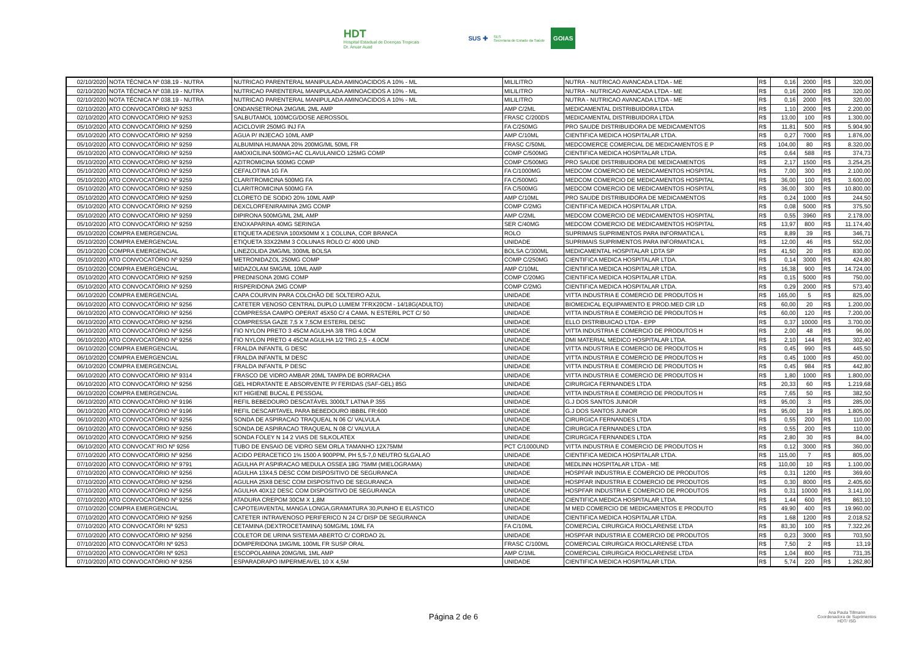HDT
Hospital Estadual de Doenças Tropicais
Dr. Anuar Auad
SUS ✚ SES
Secretaria de Estado da Saúde GOIAS
| 02/10/2020 | NOTA TÉCNICA Nº 038.19 - NUTRA | NUTRICAO PARENTERAL MANIPULADA AMINOACIDOS A 10% - ML | MILILITRO | NUTRA - NUTRICAO AVANCADA LTDA - ME | R$ | 0,16 | 2000 | R$ | 320,00 |
| 02/10/2020 | NOTA TÉCNICA Nº 038.19 - NUTRA | NUTRICAO PARENTERAL MANIPULADA AMINOACIDOS A 10% - ML | MILILITRO | NUTRA - NUTRICAO AVANCADA LTDA - ME | R$ | 0,16 | 2000 | R$ | 320,00 |
| 02/10/2020 | NOTA TÉCNICA Nº 038.19 - NUTRA | NUTRICAO PARENTERAL MANIPULADA AMINOACIDOS A 10% - ML | MILILITRO | NUTRA - NUTRICAO AVANCADA LTDA - ME | R$ | 0,16 | 2000 | R$ | 320,00 |
| 02/10/2020 | ATO CONVOCATÓRIO Nº 9253 | ONDANSETRONA 2MG/ML 2ML AMP | AMP C/2ML | MEDICAMENTAL DISTRIBUIDORA LTDA | R$ | 1,10 | 2000 | R$ | 2.200,00 |
| 02/10/2020 | ATO CONVOCATÓRIO Nº 9253 | SALBUTAMOL 100MCG/DOSE AEROSSOL | FRASC C/200DS | MEDICAMENTAL DISTRIBUIDORA LTDA | R$ | 13,00 | 100 | R$ | 1.300,00 |
| 05/10/2020 | ATO CONVOCATÓRIO Nº 9259 | ACICLOVIR 250MG INJ FA | FA C/250MG | PRO SAUDE DISTRIBUIDORA DE MEDICAMENTOS | R$ | 11,81 | 500 | R$ | 5.904,90 |
| 05/10/2020 | ATO CONVOCATÓRIO Nº 9259 | AGUA P/ INJECAO 10ML AMP | AMP C/10ML | CIENTIFICA MEDICA HOSPITALAR LTDA. | R$ | 0,27 | 7000 | R$ | 1.876,00 |
| 05/10/2020 | ATO CONVOCATÓRIO Nº 9259 | ALBUMINA HUMANA 20% 200MG/ML 50ML FR | FRASC C/50ML | MEDCOMERCE COMERCIAL DE MEDICAMENTOS E P | R$ | 104,00 | 80 | R$ | 8.320,00 |
| 05/10/2020 | ATO CONVOCATÓRIO Nº 9259 | AMOXICILINA 500MG+AC CLAVULANICO 125MG COMP | COMP C/500MG | CIENTIFICA MEDICA HOSPITALAR LTDA. | R$ | 0,64 | 588 | R$ | 374,73 |
| 05/10/2020 | ATO CONVOCATÓRIO Nº 9259 | AZITROMICINA 500MG COMP | COMP C/500MG | PRO SAUDE DISTRIBUIDORA DE MEDICAMENTOS | R$ | 2,17 | 1500 | R$ | 3.254,25 |
| 05/10/2020 | ATO CONVOCATÓRIO Nº 9259 | CEFALOTINA 1G FA | FA C/1000MG | MEDCOM COMERCIO DE MEDICAMENTOS HOSPITAL | R$ | 7,00 | 300 | R$ | 2.100,00 |
| 05/10/2020 | ATO CONVOCATÓRIO Nº 9259 | CLARITROMICINA 500MG FA | FA C/500MG | MEDCOM COMERCIO DE MEDICAMENTOS HOSPITAL | R$ | 36,00 | 100 | R$ | 3.600,00 |
| 05/10/2020 | ATO CONVOCATÓRIO Nº 9259 | CLARITROMICINA 500MG FA | FA C/500MG | MEDCOM COMERCIO DE MEDICAMENTOS HOSPITAL | R$ | 36,00 | 300 | R$ | 10.800,00 |
| 05/10/2020 | ATO CONVOCATÓRIO Nº 9259 | CLORETO DE SODIO 20% 10ML AMP | AMP C/10ML | PRO SAUDE DISTRIBUIDORA DE MEDICAMENTOS | R$ | 0,24 | 1000 | R$ | 244,50 |
| 05/10/2020 | ATO CONVOCATÓRIO Nº 9259 | DEXCLORFENIRAMINA 2MG COMP | COMP C/2MG | CIENTIFICA MEDICA HOSPITALAR LTDA. | R$ | 0,08 | 5000 | R$ | 375,50 |
| 05/10/2020 | ATO CONVOCATÓRIO Nº 9259 | DIPIRONA 500MG/ML 2ML AMP | AMP C/2ML | MEDCOM COMERCIO DE MEDICAMENTOS HOSPITAL | R$ | 0,55 | 3960 | R$ | 2.178,00 |
| 05/10/2020 | ATO CONVOCATÓRIO Nº 9259 | ENOXAPARINA 40MG SERINGA | SER C/40MG | MEDCOM COMERCIO DE MEDICAMENTOS HOSPITAL | R$ | 13,97 | 800 | R$ | 11.174,40 |
| 05/10/2020 | COMPRA EMERGENCIAL | ETIQUETA ADESIVA 100X50MM X 1 COLUNA, COR BRANCA | ROLO | SUPRIMAIS SUPRIMENTOS PARA INFORMATICA L | R$ | 8,89 | 39 | R$ | 346,71 |
| 05/10/2020 | COMPRA EMERGENCIAL | ETIQUETA 33X22MM 3 COLUNAS ROLO C/ 4000 UND | UNIDADE | SUPRIMAIS SUPRIMENTOS PARA INFORMATICA L | R$ | 12,00 | 46 | R$ | 552,00 |
| 05/10/2020 | COMPRA EMERGENCIAL | LINEZOLIDA 2MG/ML 300ML BOLSA | BOLSA C/300ML | MEDICAMENTAL HOSPITALAR LDTA SP | R$ | 41,50 | 20 | R$ | 830,00 |
| 05/10/2020 | ATO CONVOCATÓRIO Nº 9259 | METRONIDAZOL 250MG COMP | COMP C/250MG | CIENTIFICA MEDICA HOSPITALAR LTDA. | R$ | 0,14 | 3000 | R$ | 424,80 |
| 05/10/2020 | COMPRA EMERGENCIAL | MIDAZOLAM 5MG/ML 10ML AMP | AMP C/10ML | CIENTIFICA MEDICA HOSPITALAR LTDA. | R$ | 16,38 | 900 | R$ | 14.724,00 |
| 05/10/2020 | ATO CONVOCATÓRIO Nº 9259 | PREDNISONA 20MG COMP | COMP C/20MG | CIENTIFICA MEDICA HOSPITALAR LTDA. | R$ | 0,15 | 5000 | R$ | 750,00 |
| 05/10/2020 | ATO CONVOCATÓRIO Nº 9259 | RISPERIDONA 2MG COMP | COMP C/2MG | CIENTIFICA MEDICA HOSPITALAR LTDA. | R$ | 0,29 | 2000 | R$ | 573,40 |
| 06/10/2020 | COMPRA EMERGENCIAL | CAPA COURVIN PARA COLCHÃO DE SOLTEIRO AZUL | UNIDADE | VITTA INDUSTRIA E COMERCIO DE PRODUTOS H | R$ | 165,00 | 5 | R$ | 825,00 |
| 06/10/2020 | ATO CONVOCATÓRIO Nº 9256 | CATETER VENOSO CENTRAL DUPLO LUMEM 7FRX20CM - 14/18G(ADULTO) | UNIDADE | BIOMEDICAL EQUIPAMENTO E PROD.MED CIR LD | R$ | 60,00 | 20 | R$ | 1.200,00 |
| 06/10/2020 | ATO CONVOCATÓRIO Nº 9256 | COMPRESSA CAMPO OPERAT 45X50 C/ 4 CAMA. N ESTERIL PCT C/ 50 | UNIDADE | VITTA INDUSTRIA E COMERCIO DE PRODUTOS H | R$ | 60,00 | 120 | R$ | 7.200,00 |
| 06/10/2020 | ATO CONVOCATÓRIO Nº 9256 | COMPRESSA GAZE 7,5 X 7,5CM ESTERIL DESC | UNIDADE | ELLO DISTRIBUICAO LTDA - EPP | R$ | 0,37 | 10000 | R$ | 3.700,00 |
| 06/10/2020 | ATO CONVOCATÓRIO Nº 9256 | FIO NYLON PRETO 3 45CM AGULHA 3/8 TRG 4.0CM | UNIDADE | VITTA INDUSTRIA E COMERCIO DE PRODUTOS H | R$ | 2,00 | 48 | R$ | 96,00 |
| 06/10/2020 | ATO CONVOCATÓRIO Nº 9256 | FIO NYLON PRETO 4 45CM AGULHA 1/2 TRG 2,5 - 4.0CM | UNIDADE | DMI MATERIAL MEDICO HOSPITALAR LTDA. | R$ | 2,10 | 144 | R$ | 302,40 |
| 06/10/2020 | COMPRA EMERGENCIAL | FRALDA INFANTIL G DESC | UNIDADE | VITTA INDUSTRIA E COMERCIO DE PRODUTOS H | R$ | 0,45 | 990 | R$ | 445,50 |
| 06/10/2020 | COMPRA EMERGENCIAL | FRALDA INFANTIL M DESC | UNIDADE | VITTA INDUSTRIA E COMERCIO DE PRODUTOS H | R$ | 0,45 | 1000 | R$ | 450,00 |
| 06/10/2020 | COMPRA EMERGENCIAL | FRALDA INFANTIL P DESC | UNIDADE | VITTA INDUSTRIA E COMERCIO DE PRODUTOS H | R$ | 0,45 | 984 | R$ | 442,80 |
| 06/10/2020 | ATO CONVOCATÓRIO Nº 9314 | FRASCO DE VIDRO AMBAR 20ML TAMPA DE BORRACHA | UNIDADE | VITTA INDUSTRIA E COMERCIO DE PRODUTOS H | R$ | 1,80 | 1000 | R$ | 1.800,00 |
| 06/10/2020 | ATO CONVOCATÓRIO Nº 9256 | GEL HIDRATANTE E ABSORVENTE P/ FERIDAS (SAF-GEL) 85G | UNIDADE | CIRURGICA FERNANDES LTDA | R$ | 20,33 | 60 | R$ | 1.219,68 |
| 06/10/2020 | COMPRA EMERGENCIAL | KIT HIGIENE BUCAL E PESSOAL | UNIDADE | VITTA INDUSTRIA E COMERCIO DE PRODUTOS H | R$ | 7,65 | 50 | R$ | 382,50 |
| 06/10/2020 | ATO CONVOCATÓRIO Nº 9196 | REFIL BEBEDOURO DESCATÁVEL 3000LT LATNA P 355 | UNIDADE | G.J DOS SANTOS JUNIOR | R$ | 95,00 | 3 | R$ | 285,00 |
| 06/10/2020 | ATO CONVOCATÓRIO Nº 9196 | REFIL DESCARTAVEL PARA BEBEDOURO IBBBL FR:600 | UNIDADE | G.J DOS SANTOS JUNIOR | R$ | 95,00 | 19 | R$ | 1.805,00 |
| 06/10/2020 | ATO CONVOCATÓRIO Nº 9256 | SONDA DE ASPIRACAO TRAQUEAL N 06 C/ VALVULA | UNIDADE | CIRURGICA FERNANDES LTDA | R$ | 0,55 | 200 | R$ | 110,00 |
| 06/10/2020 | ATO CONVOCATÓRIO Nº 9256 | SONDA DE ASPIRACAO TRAQUEAL N 08 C/ VALVULA | UNIDADE | CIRURGICA FERNANDES LTDA | R$ | 0,55 | 200 | R$ | 110,00 |
| 06/10/2020 | ATO CONVOCATÓRIO Nº 9256 | SONDA FOLEY N 14 2 VIAS DE SILKOLATEX | UNIDADE | CIRURGICA FERNANDES LTDA | R$ | 2,80 | 30 | R$ | 84,00 |
| 06/10/2020 | ATO CONVOCAT´RIO Nº 9256 | TUBO DE ENSAIO DE VIDRO SEM ORLA TAMANHO 12X75MM | PCT C/1000UND | VITTA INDUSTRIA E COMERCIO DE PRODUTOS H | R$ | 0,12 | 3000 | R$ | 360,00 |
| 07/10/2020 | ATO CONVOCATÓRIO Nº 9256 | ACIDO PERACETICO 1% 1500 A 900PPM, PH 5,5-7,0 NEUTRO 5LGALAO | UNIDADE | CIENTIFICA MEDICA HOSPITALAR LTDA. | R$ | 115,00 | 7 | R$ | 805,00 |
| 07/10/2020 | ATO CONVOCATÓRIO Nº 9791 | AGULHA P/ ASPIRACAO MEDULA OSSEA 18G 75MM (MIELOGRAMA) | UNIDADE | MEDLINN HOSPITALAR LTDA - ME | R$ | 110,00 | 10 | R$ | 1.100,00 |
| 07/10/2020 | ATO CONVOCATÓRIO Nº 9256 | AGULHA 13X4,5 DESC COM DISPOSITIVO DE SEGURANCA | UNIDADE | HOSPFAR INDUSTRIA E COMERCIO DE PRODUTOS | R$ | 0,31 | 1200 | R$ | 369,60 |
| 07/10/2020 | ATO CONVOCATÓRIO Nº 9256 | AGULHA 25X8 DESC COM DISPOSITIVO DE SEGURANCA | UNIDADE | HOSPFAR INDUSTRIA E COMERCIO DE PRODUTOS | R$ | 0,30 | 8000 | R$ | 2.405,60 |
| 07/10/2020 | ATO CONVOCATÓRIO Nº 9256 | AGULHA 40X12 DESC COM DISPOSITIVO DE SEGURANCA | UNIDADE | HOSPFAR INDUSTRIA E COMERCIO DE PRODUTOS | R$ | 0,31 | 10000 | R$ | 3.141,00 |
| 07/10/2020 | ATO CONVOCATÓRIO Nº 9256 | ATADURA CREPOM 30CM X 1,8M | UNIDADE | CIENTIFICA MEDICA HOSPITALAR LTDA. | R$ | 1,44 | 600 | R$ | 863,10 |
| 07/10/2020 | COMPRA EMERGENCIAL | CAPOTE/AVENTAL MANGA LONGA,GRAMATURA 30,PUNHO E ELASTICO | UNIDADE | M MED COMERCIO DE MEDICAMENTOS E PRODUTO | R$ | 49,90 | 400 | R$ | 19.960,00 |
| 07/10/2020 | ATO CONVOCATÓRIO Nº 9256 | CATETER INTRAVENOSO PERIFERICO N 24 C/ DISP DE SEGURANCA | UNIDADE | CIENTIFICA MEDICA HOSPITALAR LTDA. | R$ | 1,68 | 1200 | R$ | 2.018,52 |
| 07/10/2020 | ATO CONVOCATÓRI Nº 9253 | CETAMINA (DEXTROCETAMINA) 50MG/ML 10ML FA | FA C/10ML | COMERCIAL CIRURGICA RIOCLARENSE LTDA | R$ | 83,30 | 100 | R$ | 7.322,26 |
| 07/10/2020 | ATO CONVOCATÓRIO Nº 9256 | COLETOR DE URINA SISTEMA ABERTO C/ CORDAO 2L | UNIDADE | HOSPFAR INDUSTRIA E COMERCIO DE PRODUTOS | R$ | 0,23 | 3000 | R$ | 703,50 |
| 07/10/2020 | ATO CONVOCATÓRI Nº 9253 | DOMPERIDONA 1MG/ML 100ML FR SUSP ORAL | FRASC C/100ML | COMERCIAL CIRURGICA RIOCLARENSE LTDA | R$ | 7,50 | 2 | R$ | 13,19 |
| 07/10/2020 | ATO CONVOCATÓRI Nº 9253 | ESCOPOLAMINA 20MG/ML 1ML AMP | AMP C/1ML | COMERCIAL CIRURGICA RIOCLARENSE LTDA | R$ | 1,04 | 800 | R$ | 731,35 |
| 07/10/2020 | ATO CONVOCATÓRIO Nº 9256 | ESPARADRAPO IMPERMEAVEL 10 X 4,5M | UNIDADE | CIENTIFICA MEDICA HOSPITALAR LTDA. | R$ | 5,74 | 220 | R$ | 1.262,80 |
Página 2 de 6
Ana Paula Tillmann
Coordenadora de Suprimentos
HDT/ ISG